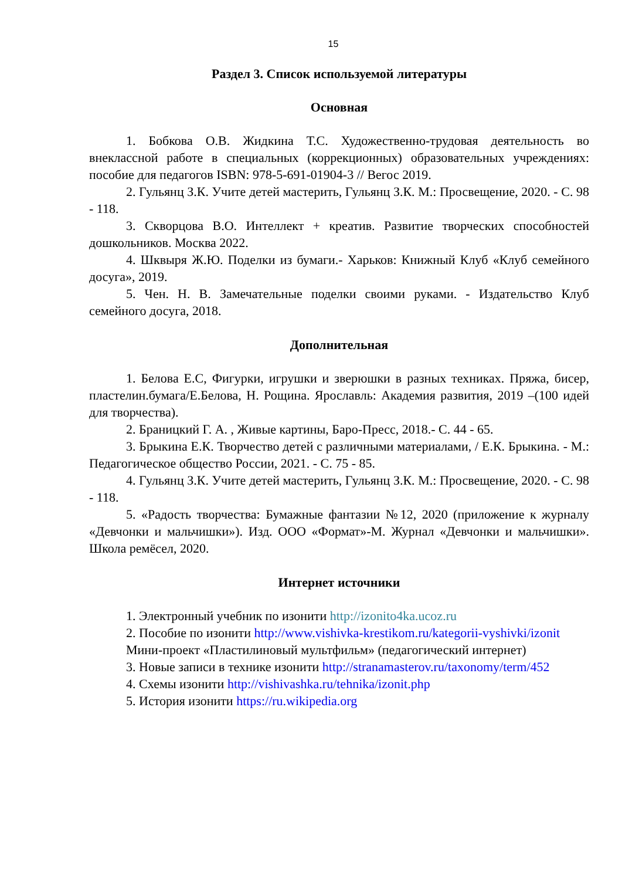15
Раздел 3. Список используемой литературы
Основная
1. Бобкова О.В. Жидкина Т.С. Художественно-трудовая деятельность во внеклассной работе в специальных (коррекционных) образовательных учреждениях: пособие для педагогов ISBN: 978-5-691-01904-3 // Вегос 2019.
2. Гульянц З.К. Учите детей мастерить, Гульянц З.К. М.: Просвещение, 2020. - С. 98 - 118.
3. Скворцова В.О. Интеллект + креатив. Развитие творческих способностей дошкольников. Москва 2022.
4. Шквыря Ж.Ю. Поделки из бумаги.- Харьков: Книжный Клуб «Клуб семейного досуга», 2019.
5. Чен. Н. В. Замечательные поделки своими руками. - Издательство Клуб семейного досуга, 2018.
Дополнительная
1. Белова Е.С, Фигурки, игрушки и зверюшки в разных техниках. Пряжа, бисер, пластелин.бумага/Е.Белова, Н. Рощина. Ярославль: Академия развития, 2019 –(100 идей для творчества).
2. Браницкий Г. А. , Живые картины, Баро-Пресс, 2018.- С. 44 - 65.
3. Брыкина Е.К. Творчество детей с различными материалами, / Е.К. Брыкина. - М.: Педагогическое общество России, 2021. - С. 75 - 85.
4. Гульянц З.К. Учите детей мастерить, Гульянц З.К. М.: Просвещение, 2020. - С. 98 - 118.
5. «Радость творчества: Бумажные фантазии №12, 2020 (приложение к журналу «Девчонки и мальчишки»). Изд. ООО «Формат»-М. Журнал «Девчонки и мальчишки». Школа ремёсел, 2020.
Интернет источники
1. Электронный учебник по изонити http://izonito4ka.ucoz.ru
2. Пособие по изонити http://www.vishivka-krestikom.ru/kategorii-vyshivki/izonit
Мини-проект «Пластилиновый мультфильм» (педагогический интернет)
3. Новые записи в технике изонити http://stranamasterov.ru/taxonomy/term/452
4. Схемы изонити http://vishivashka.ru/tehnika/izonit.php
5. История изонити https://ru.wikipedia.org